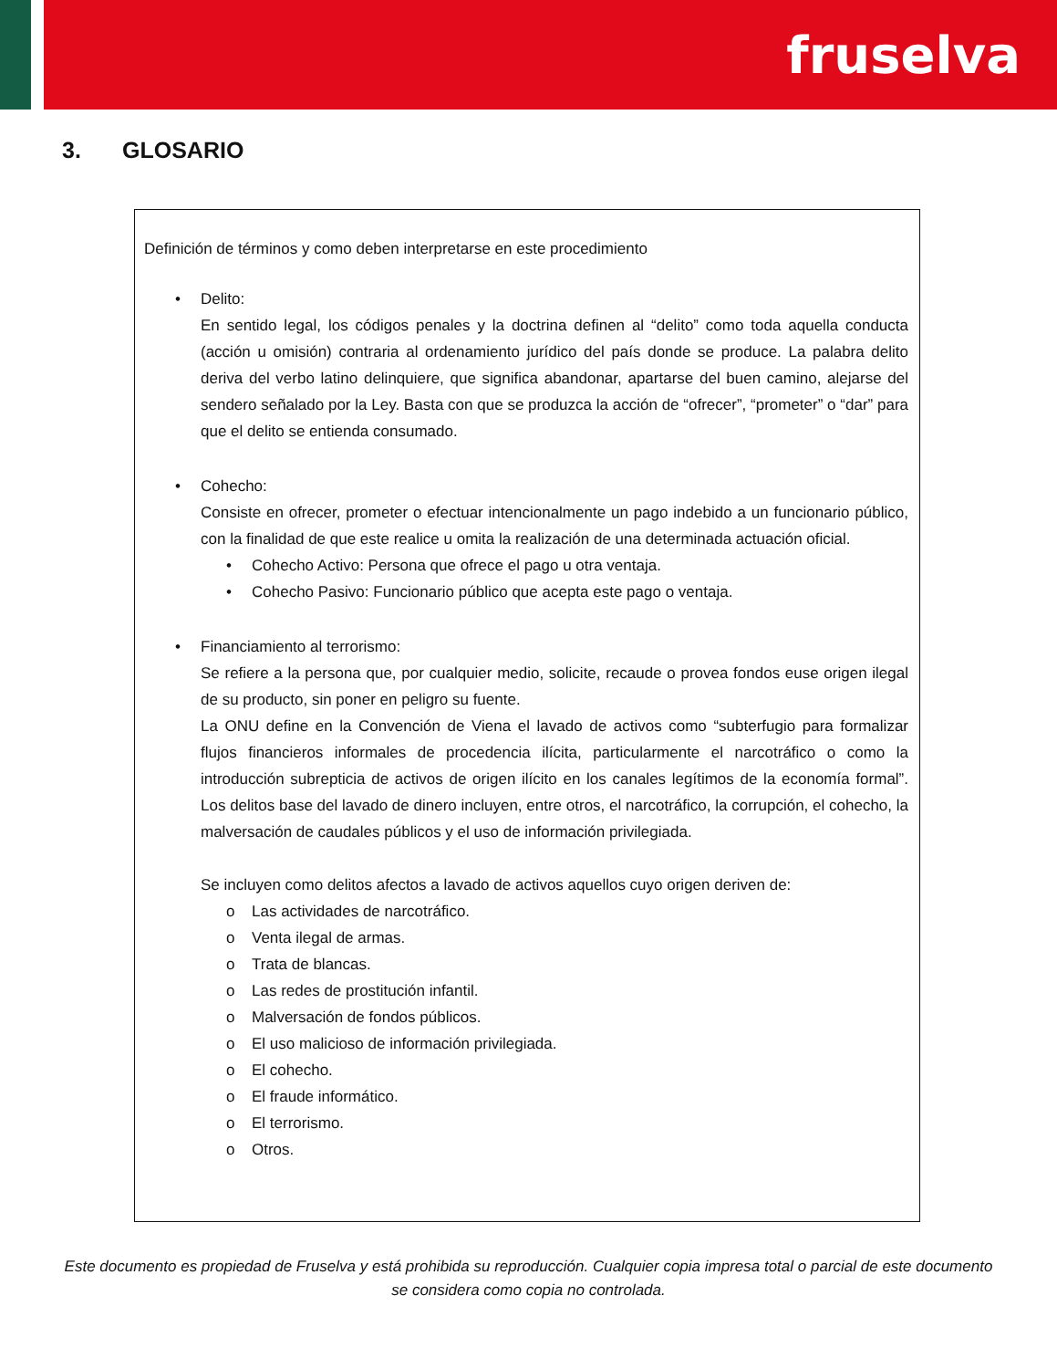fruselva
3. GLOSARIO
Definición de términos y como deben interpretarse en este procedimiento
• Delito:
En sentido legal, los códigos penales y la doctrina definen al “delito” como toda aquella conducta (acción u omisión) contraria al ordenamiento jurídico del país donde se produce. La palabra delito deriva del verbo latino delinquiere, que significa abandonar, apartarse del buen camino, alejarse del sendero señalado por la Ley. Basta con que se produzca la acción de “ofrecer”, “prometer” o “dar” para que el delito se entienda consumado.
• Cohecho:
Consiste en ofrecer, prometer o efectuar intencionalmente un pago indebido a un funcionario público, con la finalidad de que este realice u omita la realización de una determinada actuación oficial.
• Cohecho Activo: Persona que ofrece el pago u otra ventaja.
• Cohecho Pasivo: Funcionario público que acepta este pago o ventaja.
• Financiamiento al terrorismo:
Se refiere a la persona que, por cualquier medio, solicite, recaude o provea fondos euse origen ilegal de su producto, sin poner en peligro su fuente.
La ONU define en la Convención de Viena el lavado de activos como “subterfugio para formalizar flujos financieros informales de procedencia ilícita, particularmente el narcotráfico o como la introducción subrepticia de activos de origen ilícito en los canales legítimos de la economía formal”. Los delitos base del lavado de dinero incluyen, entre otros, el narcotráfico, la corrupción, el cohecho, la malversación de caudales públicos y el uso de información privilegiada.
Se incluyen como delitos afectos a lavado de activos aquellos cuyo origen deriven de:
o Las actividades de narcotráfico.
o Venta ilegal de armas.
o Trata de blancas.
o Las redes de prostitución infantil.
o Malversación de fondos públicos.
o El uso malicioso de información privilegiada.
o El cohecho.
o El fraude informático.
o El terrorismo.
o Otros.
Este documento es propiedad de Fruselva y está prohibida su reproducción. Cualquier copia impresa total o parcial de este documento se considera como copia no controlada.